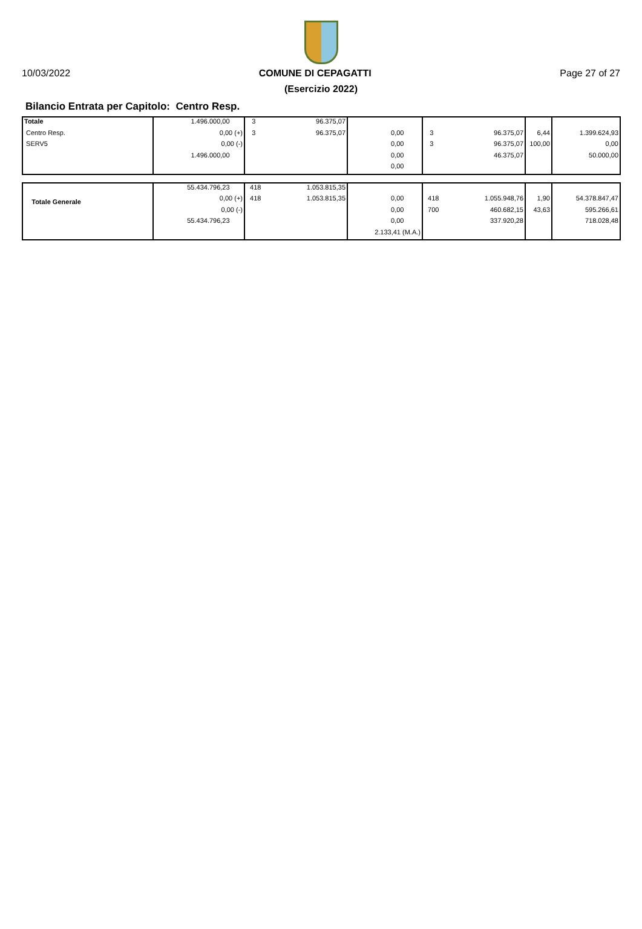10/03/2022 COMUNE DI CEPAGATTI Page 27 of 27
(Esercizio 2022)
Bilancio Entrata per Capitolo: Centro Resp.
| Totale | 1.496.000,00 | 3 | 96.375,07 | | | | | |
| Centro Resp. | 0,00 (+) | 3 | 96.375,07 | 0,00 | 3 | 96.375,07 | 6,44 | 1.399.624,93 |
| SERV5 | 0,00 (-) | | | 0,00 | 3 | 96.375,07 | 100,00 | 0,00 |
| | 1.496.000,00 | | | 0,00 | | 46.375,07 | | 50.000,00 |
| | | | | 0,00 | | | | |
| Totale Generale | 55.434.796,23 | 418 | 1.053.815,35 | | | | | |
| | 0,00 (+) | 418 | 1.053.815,35 | 0,00 | 418 | 1.055.948,76 | 1,90 | 54.378.847,47 |
| | 0,00 (-) | | | 0,00 | 700 | 460.682,15 | 43,63 | 595.266,61 |
| | 55.434.796,23 | | | 0,00 | | 337.920,28 | | 718.028,48 |
| | | | | 2.133,41 (M.A.) | | | | |